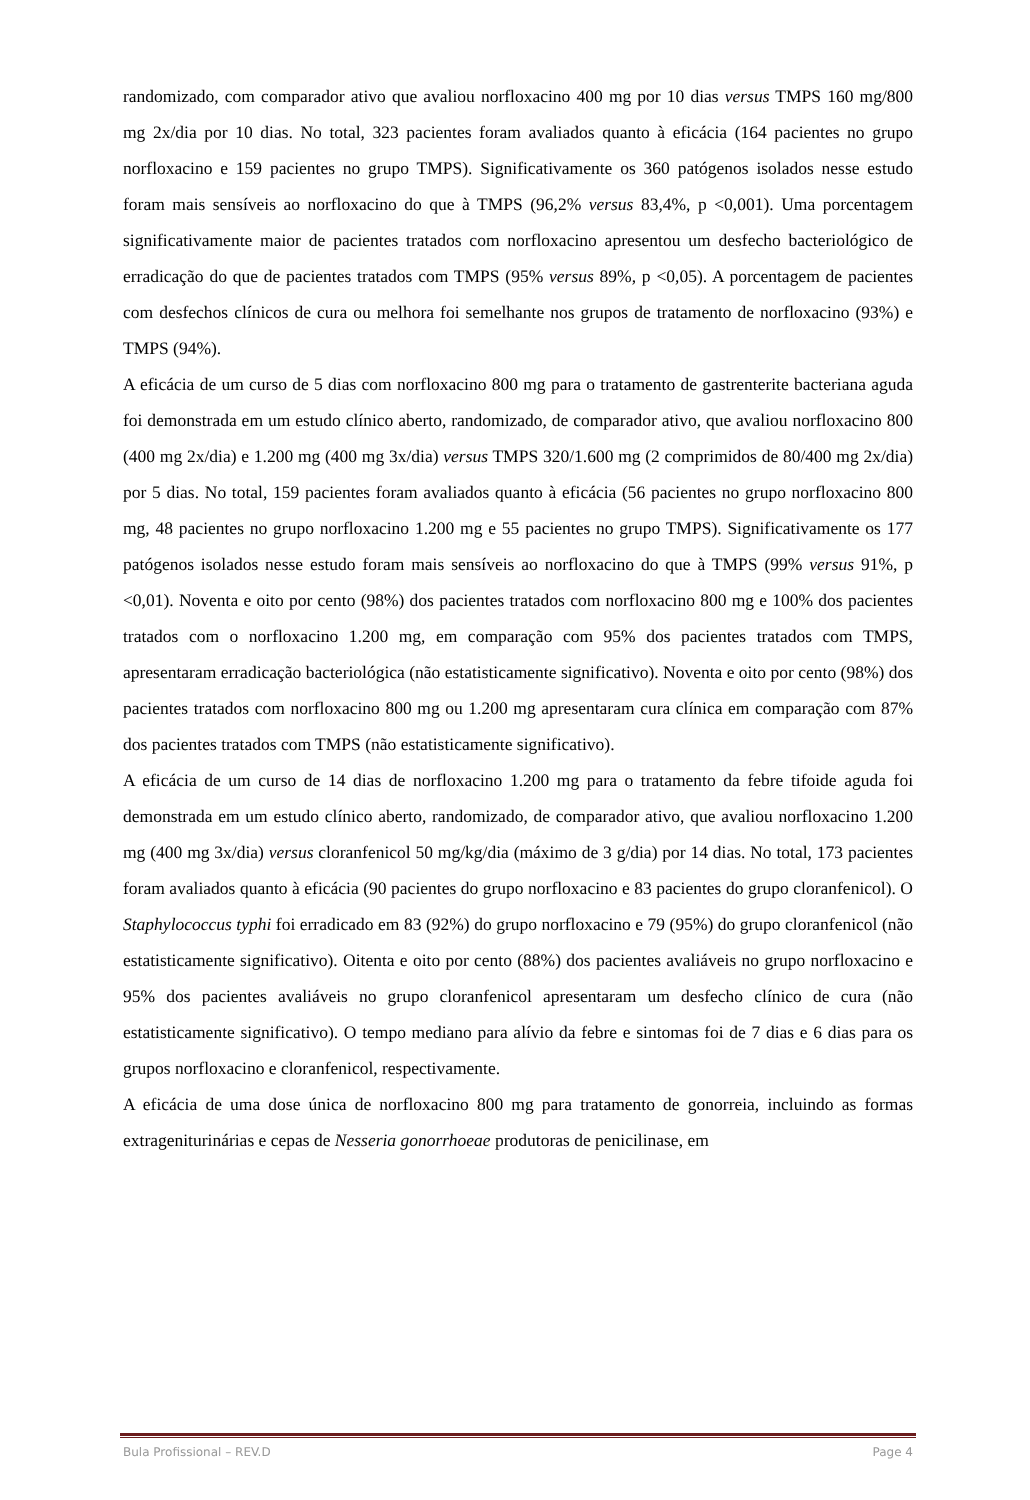randomizado, com comparador ativo que avaliou norfloxacino 400 mg por 10 dias versus TMPS 160 mg/800 mg 2x/dia por 10 dias. No total, 323 pacientes foram avaliados quanto à eficácia (164 pacientes no grupo norfloxacino e 159 pacientes no grupo TMPS). Significativamente os 360 patógenos isolados nesse estudo foram mais sensíveis ao norfloxacino do que à TMPS (96,2% versus 83,4%, p <0,001). Uma porcentagem significativamente maior de pacientes tratados com norfloxacino apresentou um desfecho bacteriológico de erradicação do que de pacientes tratados com TMPS (95% versus 89%, p <0,05). A porcentagem de pacientes com desfechos clínicos de cura ou melhora foi semelhante nos grupos de tratamento de norfloxacino (93%) e TMPS (94%).
A eficácia de um curso de 5 dias com norfloxacino 800 mg para o tratamento de gastrenterite bacteriana aguda foi demonstrada em um estudo clínico aberto, randomizado, de comparador ativo, que avaliou norfloxacino 800 (400 mg 2x/dia) e 1.200 mg (400 mg 3x/dia) versus TMPS 320/1.600 mg (2 comprimidos de 80/400 mg 2x/dia) por 5 dias. No total, 159 pacientes foram avaliados quanto à eficácia (56 pacientes no grupo norfloxacino 800 mg, 48 pacientes no grupo norfloxacino 1.200 mg e 55 pacientes no grupo TMPS). Significativamente os 177 patógenos isolados nesse estudo foram mais sensíveis ao norfloxacino do que à TMPS (99% versus 91%, p <0,01). Noventa e oito por cento (98%) dos pacientes tratados com norfloxacino 800 mg e 100% dos pacientes tratados com o norfloxacino 1.200 mg, em comparação com 95% dos pacientes tratados com TMPS, apresentaram erradicação bacteriológica (não estatisticamente significativo). Noventa e oito por cento (98%) dos pacientes tratados com norfloxacino 800 mg ou 1.200 mg apresentaram cura clínica em comparação com 87% dos pacientes tratados com TMPS (não estatisticamente significativo).
A eficácia de um curso de 14 dias de norfloxacino 1.200 mg para o tratamento da febre tifoide aguda foi demonstrada em um estudo clínico aberto, randomizado, de comparador ativo, que avaliou norfloxacino 1.200 mg (400 mg 3x/dia) versus cloranfenicol 50 mg/kg/dia (máximo de 3 g/dia) por 14 dias. No total, 173 pacientes foram avaliados quanto à eficácia (90 pacientes do grupo norfloxacino e 83 pacientes do grupo cloranfenicol). O Staphylococcus typhi foi erradicado em 83 (92%) do grupo norfloxacino e 79 (95%) do grupo cloranfenicol (não estatisticamente significativo). Oitenta e oito por cento (88%) dos pacientes avaliáveis no grupo norfloxacino e 95% dos pacientes avaliáveis no grupo cloranfenicol apresentaram um desfecho clínico de cura (não estatisticamente significativo). O tempo mediano para alívio da febre e sintomas foi de 7 dias e 6 dias para os grupos norfloxacino e cloranfenicol, respectivamente.
A eficácia de uma dose única de norfloxacino 800 mg para tratamento de gonorreia, incluindo as formas extrageniturinárias e cepas de Nesseria gonorrhoeae produtoras de penicilinase, em
Bula Profissional – REV.D Page 4